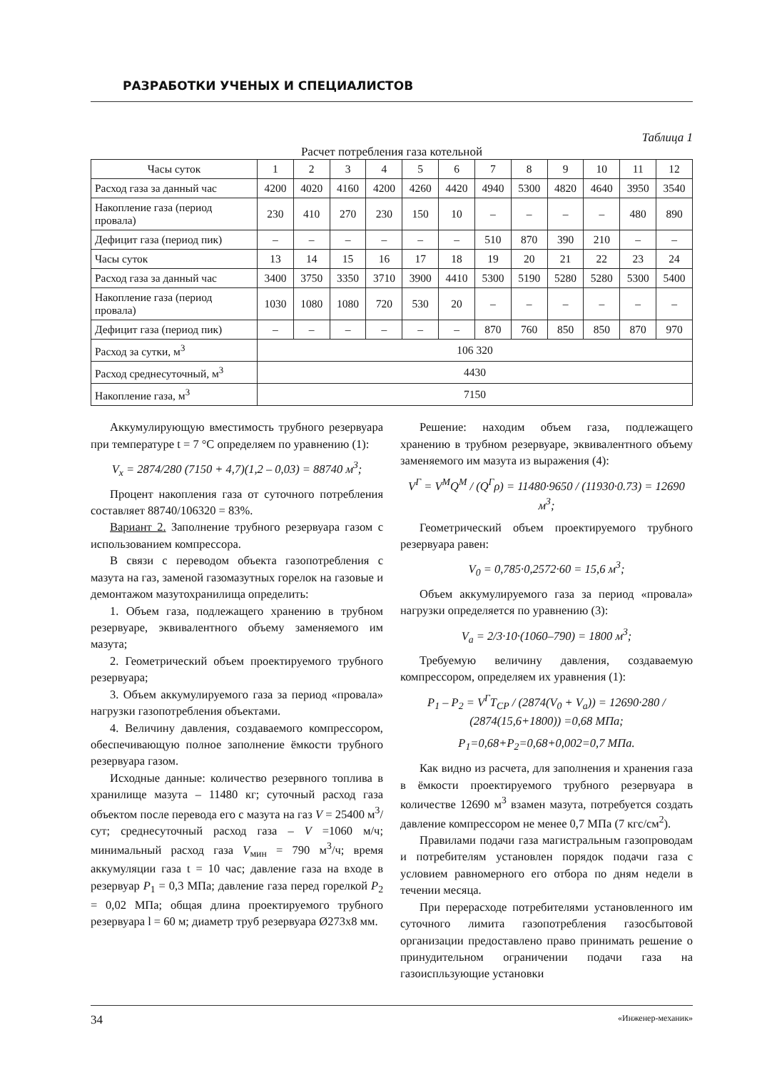РАЗРАБОТКИ УЧЕНЫХ И СПЕЦИАЛИСТОВ
Таблица 1
Расчет потребления газа котельной
| Часы суток | 1 | 2 | 3 | 4 | 5 | 6 | 7 | 8 | 9 | 10 | 11 | 12 |
| Расход газа за данный час | 4200 | 4020 | 4160 | 4200 | 4260 | 4420 | 4940 | 5300 | 4820 | 4640 | 3950 | 3540 |
| Накопление газа (период провала) | 230 | 410 | 270 | 230 | 150 | 10 | – | – | – | – | 480 | 890 |
| Дефицит газа (период пик) | – | – | – | – | – | – | 510 | 870 | 390 | 210 | – | – |
| Часы суток | 13 | 14 | 15 | 16 | 17 | 18 | 19 | 20 | 21 | 22 | 23 | 24 |
| Расход газа за данный час | 3400 | 3750 | 3350 | 3710 | 3900 | 4410 | 5300 | 5190 | 5280 | 5280 | 5300 | 5400 |
| Накопление газа (период провала) | 1030 | 1080 | 1080 | 720 | 530 | 20 | – | – | – | – | – | – |
| Дефицит газа (период пик) | – | – | – | – | – | – | 870 | 760 | 850 | 850 | 870 | 970 |
| Расход за сутки, м<sup>3</sup> | 106 320 | | | | | | | | | | | |
| Расход среднесуточный, м<sup>3</sup> | 4430 | | | | | | | | | | | |
| Накопление газа, м<sup>3</sup> | 7150 | | | | | | | | | | | |
Аккумулирующую вместимость трубного резервуара при температуре t = 7 °C определяем по уравнению (1):
V<sub>x</sub> = 2874/280 (7150 + 4,7)(1,2 – 0,03) = 88740 м<sup>3</sup>;
Процент накопления газа от суточного потребления составляет 88740/106320 = 83%.
Вариант 2. Заполнение трубного резервуара газом с использованием компрессора.
В связи с переводом объекта газопотребления с мазута на газ, заменой газомазутных горелок на газовые и демонтажом мазутохранилища определить:
1. Объем газа, подлежащего хранению в трубном резервуаре, эквивалентного объему заменяемого им мазута;
2. Геометрический объем проектируемого трубного резервуара;
3. Объем аккумулируемого газа за период «провала» нагрузки газопотребления объектами.
4. Величину давления, создаваемого компрессором, обеспечивающую полное заполнение ёмкости трубного резервуара газом.
Исходные данные: количество резервного топлива в хранилище мазута – 11480 кг; суточный расход газа объектом после перевода его с мазута на газ V = 25400 м<sup>3</sup>/сут; среднесуточный расход газа – V =1060 м/ч; минимальный расход газа V<sub>мин</sub> = 790 м<sup>3</sup>/ч; время аккумуляции газа t = 10 час; давление газа на входе в резервуар P<sub>1</sub> = 0,3 МПа; давление газа перед горелкой P<sub>2</sub> = 0,02 МПа; общая длина проектируемого трубного резервуара l = 60 м; диаметр труб резервуара Ø273x8 мм.
Решение: находим объем газа, подлежащего хранению в трубном резервуаре, эквивалентного объему заменяемого им мазута из выражения (4):
V<sup>Г</sup> = V<sup>M</sup>Q<sup>M</sup> / (Q<sup>Г</sup>ρ) = 11480·9650 / (11930·0.73) = 12690 м<sup>3</sup>;
Геометрический объем проектируемого трубного резервуара равен:
V<sub>0</sub> = 0,785·0,2572·60 = 15,6 м<sup>3</sup>;
Объем аккумулируемого газа за период «провала» нагрузки определяется по уравнению (3):
V<sub>а</sub> = 2/3·10·(1060–790) = 1800 м<sup>3</sup>;
Требуемую величину давления, создаваемую компрессором, определяем их уравнения (1):
P<sub>1</sub> – P<sub>2</sub> = V<sup>Г</sup>T<sub>CP</sub> / (2874(V<sub>0</sub> + V<sub>a</sub>)) = 12690·280 / (2874(15,6+1800)) =0,68 МПа;
P<sub>1</sub>=0,68+P<sub>2</sub>=0,68+0,002=0,7 МПа.
Как видно из расчета, для заполнения и хранения газа в ёмкости проектируемого трубного резервуара в количестве 12690 м<sup>3</sup> взамен мазута, потребуется создать давление компрессором не менее 0,7 МПа (7 кгс/см<sup>2</sup>).
Правилами подачи газа магистральным газопроводам и потребителям установлен порядок подачи газа с условием равномерного его отбора по дням недели в течении месяца.
При перерасходе потребителями установленного им суточного лимита газопотребления газосбытовой организации предоставлено право принимать решение о принудительном ограничении подачи газа на газоиспльзующие установки
34 «Инженер-механик»